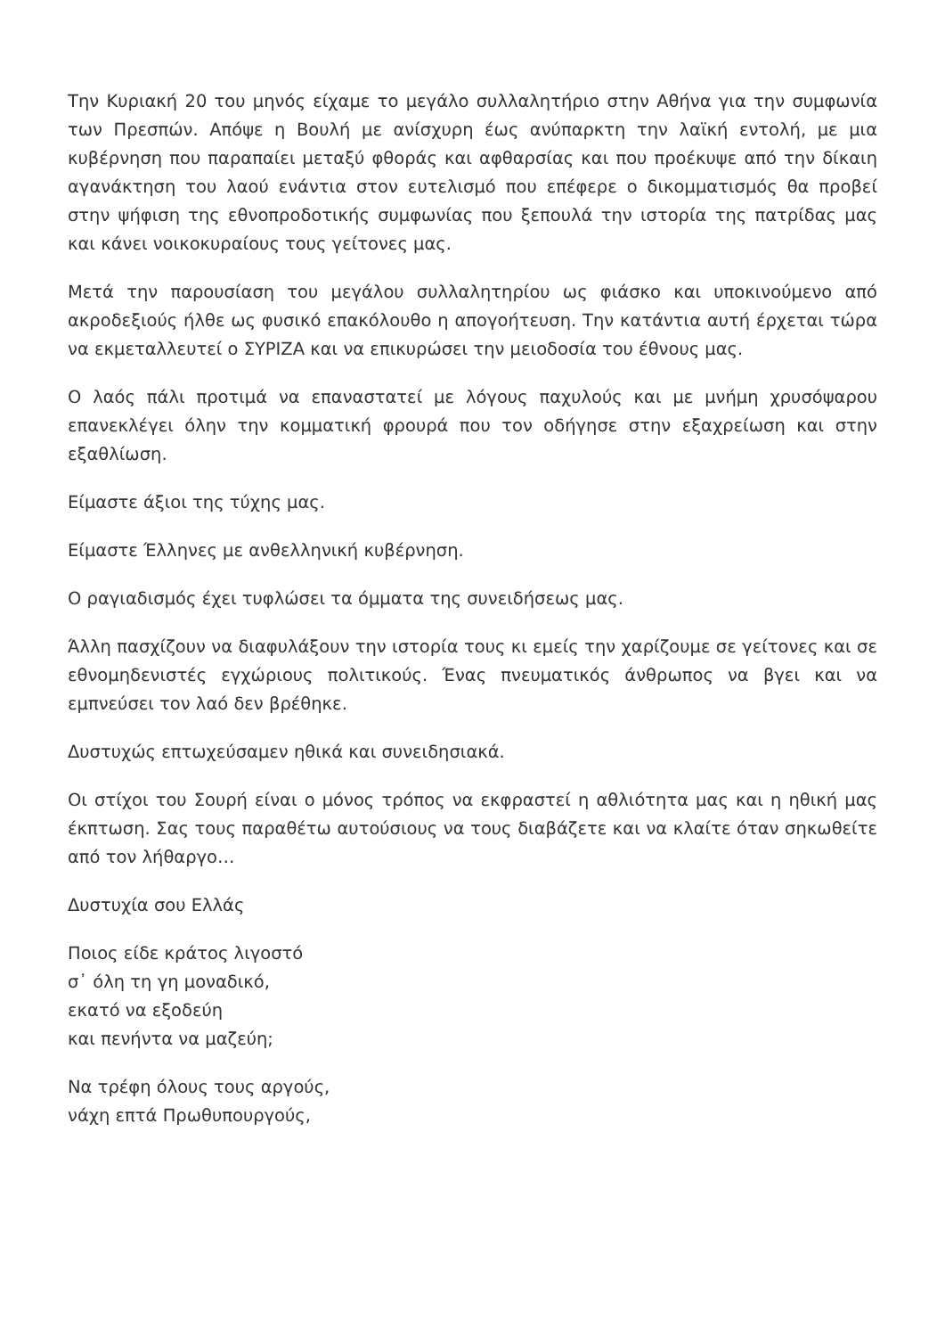Την Κυριακή 20 του μηνός είχαμε το μεγάλο συλλαλητήριο στην Αθήνα για την συμφωνία των Πρεσπών. Απόψε η Βουλή με ανίσχυρη έως ανύπαρκτη την λαϊκή εντολή, με μια κυβέρνηση που παραπαίει μεταξύ φθοράς και αφθαρσίας και που προέκυψε από την δίκαιη αγανάκτηση του λαού ενάντια στον ευτελισμό που επέφερε ο δικομματισμός θα προβεί στην ψήφιση της εθνοπροδοτικής συμφωνίας που ξεπουλά την ιστορία της πατρίδας μας και κάνει νοικοκυραίους τους γείτονες μας.
Μετά την παρουσίαση του μεγάλου συλλαλητηρίου ως φιάσκο και υποκινούμενο από ακροδεξιούς ήλθε ως φυσικό επακόλουθο η απογοήτευση. Την κατάντια αυτή έρχεται τώρα να εκμεταλλευτεί ο ΣΥΡΙΖΑ και να επικυρώσει την μειοδοσία του έθνους μας.
Ο λαός πάλι προτιμά να επαναστατεί με λόγους παχυλούς και με μνήμη χρυσόψαρου επανεκλέγει όλην την κομματική φρουρά που τον οδήγησε στην εξαχρείωση και στην εξαθλίωση.
Είμαστε άξιοι της τύχης μας.
Είμαστε Έλληνες με ανθελληνική κυβέρνηση.
Ο ραγιαδισμός έχει τυφλώσει τα όμματα της συνειδήσεως μας.
Άλλη πασχίζουν να διαφυλάξουν την ιστορία τους κι εμείς την χαρίζουμε σε γείτονες και σε εθνομηδενιστές εγχώριους πολιτικούς. Ένας πνευματικός άνθρωπος να βγει και να εμπνεύσει τον λαό δεν βρέθηκε.
Δυστυχώς επτωχεύσαμεν ηθικά και συνειδησιακά.
Οι στίχοι του Σουρή είναι ο μόνος τρόπος να εκφραστεί η αθλιότητα μας και η ηθική μας έκπτωση. Σας τους παραθέτω αυτούσιους να τους διαβάζετε και να κλαίτε όταν σηκωθείτε από τον λήθαργο…
Δυστυχία σου Ελλάς
Ποιος είδε κράτος λιγοστό
σ᾽ όλη τη γη μοναδικό,
εκατό να εξοδεύη
και πενήντα να μαζεύη;
Να τρέφη όλους τους αργούς,
νάχη επτά Πρωθυπουργούς,